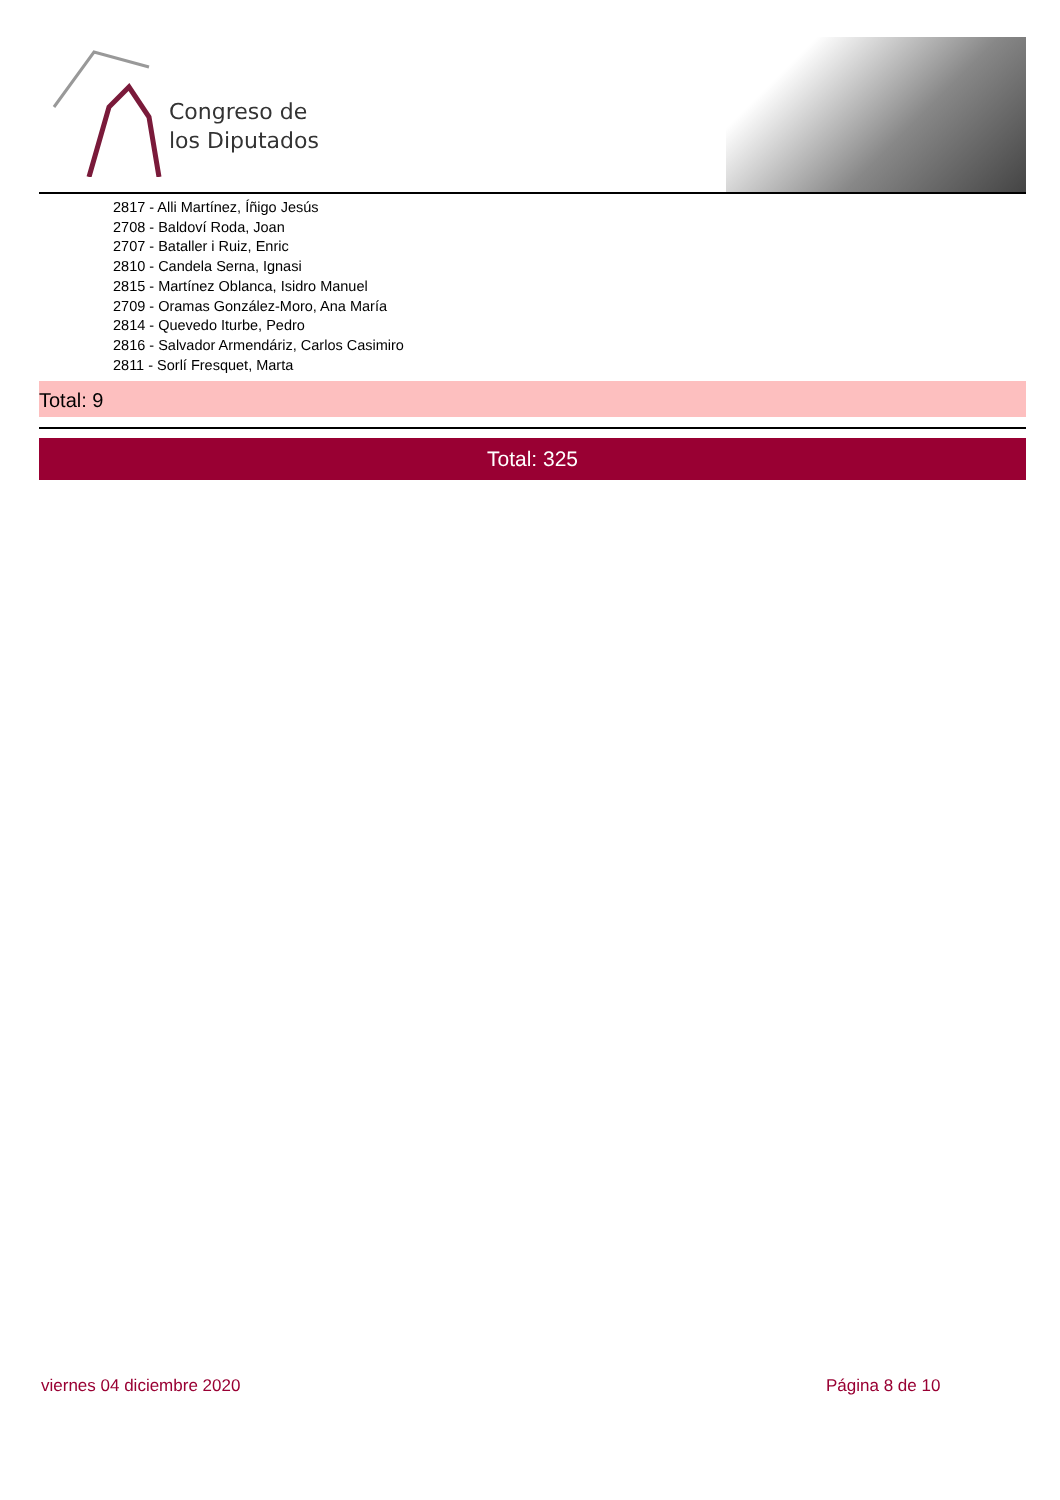Congreso de
los Diputados
2817 - Alli Martínez, Íñigo Jesús
2708 - Baldoví Roda, Joan
2707 - Bataller i Ruiz, Enric
2810 - Candela Serna, Ignasi
2815 - Martínez Oblanca, Isidro Manuel
2709 - Oramas González-Moro, Ana María
2814 - Quevedo Iturbe, Pedro
2816 - Salvador Armendáriz, Carlos Casimiro
2811 - Sorlí Fresquet, Marta
Total: 9
Total: 325
viernes 04 diciembre 2020 Página 8 de 10